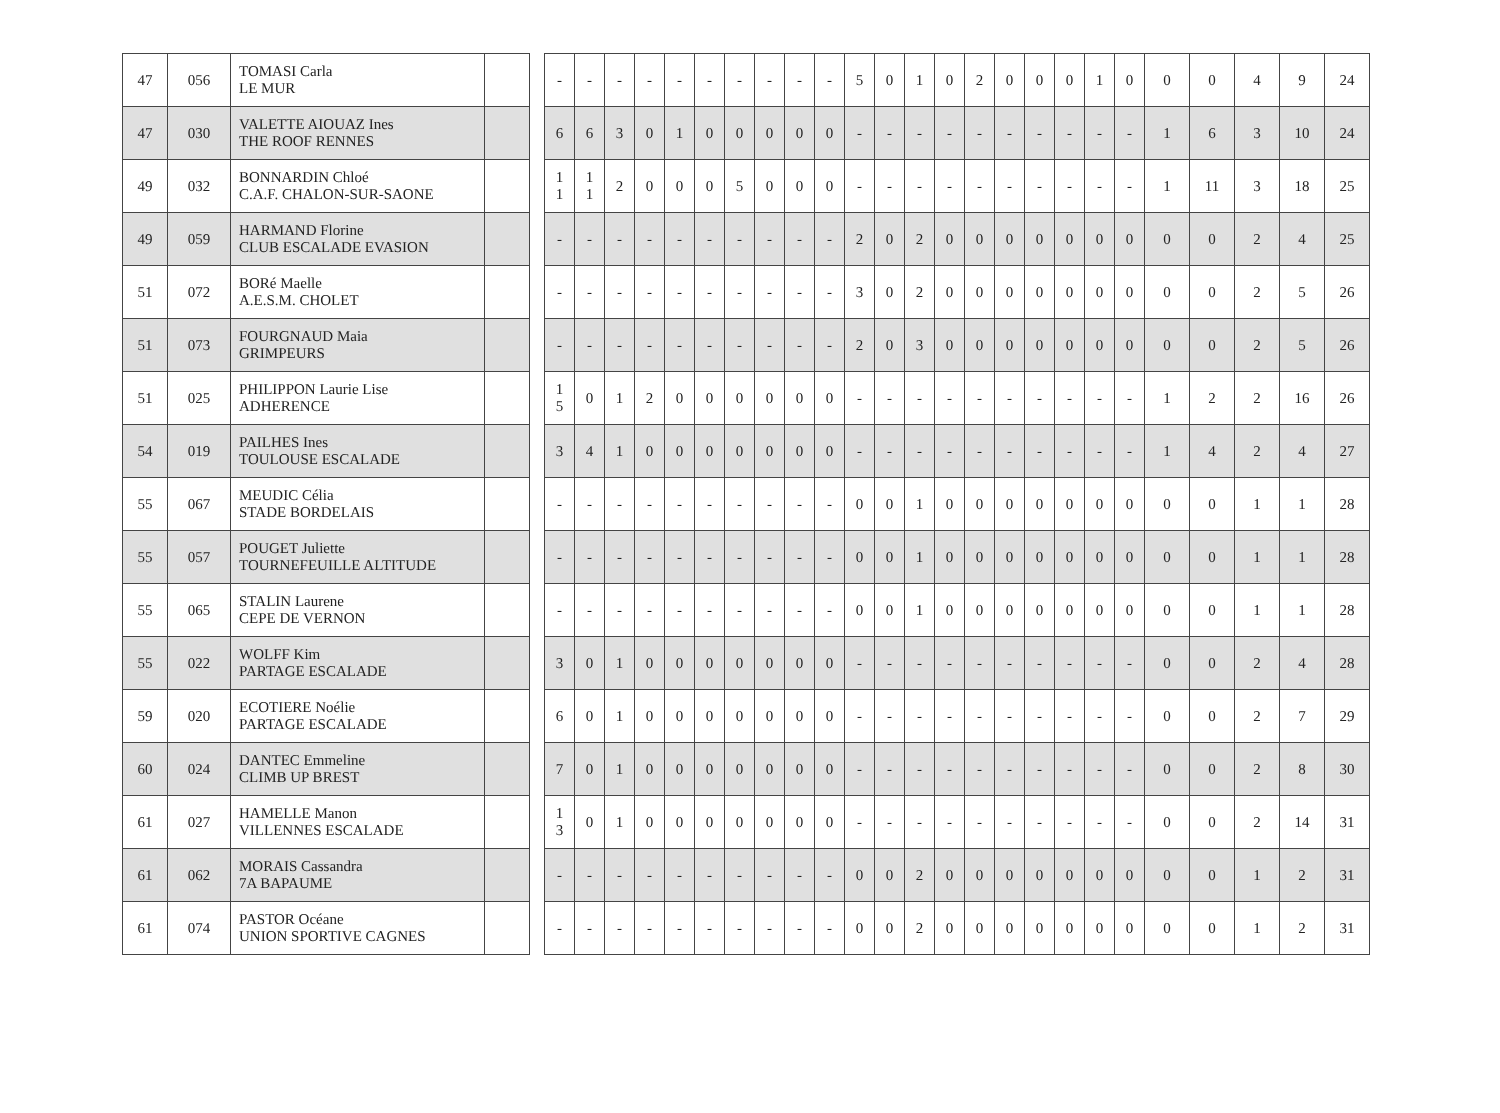| 47 | 056 | TOMASI Carla LE MUR | |
| 47 | 030 | VALETTE AIOUAZ Ines THE ROOF RENNES | |
| 49 | 032 | BONNARDIN Chloé C.A.F. CHALON-SUR-SAONE | |
| 49 | 059 | HARMAND Florine CLUB ESCALADE EVASION | |
| 51 | 072 | BORé Maelle A.E.S.M. CHOLET | |
| 51 | 073 | FOURGNAUD Maia GRIMPEURS | |
| 51 | 025 | PHILIPPON Laurie Lise ADHERENCE | |
| 54 | 019 | PAILHES Ines TOULOUSE ESCALADE | |
| 55 | 067 | MEUDIC Célia STADE BORDELAIS | |
| 55 | 057 | POUGET Juliette TOURNEFEUILLE ALTITUDE | |
| 55 | 065 | STALIN Laurene CEPE DE VERNON | |
| 55 | 022 | WOLFF Kim PARTAGE ESCALADE | |
| 59 | 020 | ECOTIERE Noélie PARTAGE ESCALADE | |
| 60 | 024 | DANTEC Emmeline CLIMB UP BREST | |
| 61 | 027 | HAMELLE Manon VILLENNES ESCALADE | |
| 61 | 062 | MORAIS Cassandra 7A BAPAUME | |
| 61 | 074 | PASTOR Océane UNION SPORTIVE CAGNES | |
| - | - | - | - | - | - | - | - | - | - | 5 | 0 | 1 | 0 | 2 | 0 | 0 | 0 | 1 | 0 | 0 | 0 | 4 | 9 | 24 |
| 6 | 6 | 3 | 0 | 1 | 0 | 0 | 0 | 0 | 0 | - | - | - | - | - | - | - | - | - | - | 1 | 6 | 3 | 10 | 24 |
| 1 1 | 1 1 | 2 | 0 | 0 | 0 | 5 | 0 | 0 | 0 | - | - | - | - | - | - | - | - | - | - | 1 | 11 | 3 | 18 | 25 |
| - | - | - | - | - | - | - | - | - | - | 2 | 0 | 2 | 0 | 0 | 0 | 0 | 0 | 0 | 0 | 0 | 0 | 2 | 4 | 25 |
| - | - | - | - | - | - | - | - | - | - | 3 | 0 | 2 | 0 | 0 | 0 | 0 | 0 | 0 | 0 | 0 | 0 | 2 | 5 | 26 |
| - | - | - | - | - | - | - | - | - | - | 2 | 0 | 3 | 0 | 0 | 0 | 0 | 0 | 0 | 0 | 0 | 0 | 2 | 5 | 26 |
| 1 5 | 0 | 1 | 2 | 0 | 0 | 0 | 0 | 0 | 0 | - | - | - | - | - | - | - | - | - | - | 1 | 2 | 2 | 16 | 26 |
| 3 | 4 | 1 | 0 | 0 | 0 | 0 | 0 | 0 | 0 | - | - | - | - | - | - | - | - | - | - | 1 | 4 | 2 | 4 | 27 |
| - | - | - | - | - | - | - | - | - | - | 0 | 0 | 1 | 0 | 0 | 0 | 0 | 0 | 0 | 0 | 0 | 0 | 1 | 1 | 28 |
| - | - | - | - | - | - | - | - | - | - | 0 | 0 | 1 | 0 | 0 | 0 | 0 | 0 | 0 | 0 | 0 | 0 | 1 | 1 | 28 |
| - | - | - | - | - | - | - | - | - | - | 0 | 0 | 1 | 0 | 0 | 0 | 0 | 0 | 0 | 0 | 0 | 0 | 1 | 1 | 28 |
| 3 | 0 | 1 | 0 | 0 | 0 | 0 | 0 | 0 | 0 | - | - | - | - | - | - | - | - | - | - | 0 | 0 | 2 | 4 | 28 |
| 6 | 0 | 1 | 0 | 0 | 0 | 0 | 0 | 0 | 0 | - | - | - | - | - | - | - | - | - | - | 0 | 0 | 2 | 7 | 29 |
| 7 | 0 | 1 | 0 | 0 | 0 | 0 | 0 | 0 | 0 | - | - | - | - | - | - | - | - | - | - | 0 | 0 | 2 | 8 | 30 |
| 1 3 | 0 | 1 | 0 | 0 | 0 | 0 | 0 | 0 | 0 | - | - | - | - | - | - | - | - | - | - | 0 | 0 | 2 | 14 | 31 |
| - | - | - | - | - | - | - | - | - | - | 0 | 0 | 2 | 0 | 0 | 0 | 0 | 0 | 0 | 0 | 0 | 0 | 1 | 2 | 31 |
| - | - | - | - | - | - | - | - | - | - | 0 | 0 | 2 | 0 | 0 | 0 | 0 | 0 | 0 | 0 | 0 | 0 | 1 | 2 | 31 |